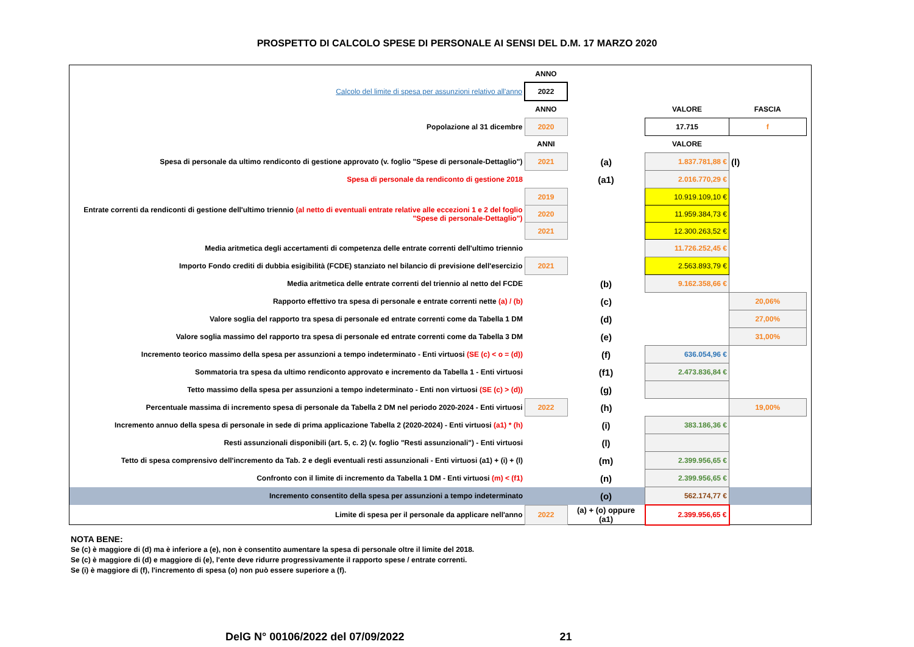PROSPETTO DI CALCOLO SPESE DI PERSONALE AI SENSI DEL D.M. 17 MARZO 2020
| | ANNO | | | | |
| Calcolo del limite di spesa per assunzioni relativo all'anno | 2022 | | | | |
| | ANNO | | VALORE | FASCIA | |
| Popolazione al 31 dicembre | 2020 | | 17.715 | f | |
| | ANNI | | VALORE | | |
| Spesa di personale da ultimo rendiconto di gestione approvato (v. foglio "Spese di personale-Dettaglio") | 2021 | (a) | 1.837.781,88 € | (l) | |
| Spesa di personale da rendiconto di gestione 2018 | | (a1) | 2.016.770,29 € | | |
| Entrate correnti da rendiconti di gestione dell'ultimo triennio (al netto di eventuali entrate relative alle eccezioni 1 e 2 del foglio "Spese di personale-Dettaglio") | 2019 | | 10.919.109,10 € | | |
| | 2020 | | 11.959.384,73 € | | |
| | 2021 | | 12.300.263,52 € | | |
| Media aritmetica degli accertamenti di competenza delle entrate correnti dell'ultimo triennio | | | 11.726.252,45 € | | |
| Importo Fondo crediti di dubbia esigibilità (FCDE) stanziato nel bilancio di previsione dell'esercizio | 2021 | | 2.563.893,79 € | | |
| Media aritmetica delle entrate correnti del triennio al netto del FCDE | | (b) | 9.162.358,66 € | | |
| Rapporto effettivo tra spesa di personale e entrate correnti nette (a) / (b) | | (c) | | 20,06% | |
| Valore soglia del rapporto tra spesa di personale ed entrate correnti come da Tabella 1 DM | | (d) | | 27,00% | |
| Valore soglia massimo del rapporto tra spesa di personale ed entrate correnti come da Tabella 3 DM | | (e) | | 31,00% | |
| Incremento teorico massimo della spesa per assunzioni a tempo indeterminato - Enti virtuosi (SE (c) < o = (d)) | | (f) | 636.054,96 € | | |
| Sommatoria tra spesa da ultimo rendiconto approvato e incremento da Tabella 1 - Enti virtuosi | | (f1) | 2.473.836,84 € | | |
| Tetto massimo della spesa per assunzioni a tempo indeterminato - Enti non virtuosi (SE (c) > (d)) | | (g) | | | |
| Percentuale massima di incremento spesa di personale da Tabella 2 DM nel periodo 2020-2024 - Enti virtuosi | 2022 | (h) | | 19,00% | |
| Incremento annuo della spesa di personale in sede di prima applicazione Tabella 2 (2020-2024) - Enti virtuosi (a1) * (h) | | (i) | 383.186,36 € | | |
| Resti assunzionali disponibili (art. 5, c. 2) (v. foglio "Resti assunzionali") - Enti virtuosi | | (l) | | | |
| Tetto di spesa comprensivo dell'incremento da Tab. 2 e degli eventuali resti assunzionali - Enti virtuosi (a1) + (i) + (l) | | (m) | 2.399.956,65 € | | |
| Confronto con il limite di incremento da Tabella 1 DM - Enti virtuosi (m) < (f1) | | (n) | 2.399.956,65 € | | |
| Incremento consentito della spesa per assunzioni a tempo indeterminato | | (o) | 562.174,77 € | | |
| Limite di spesa per il personale da applicare nell'anno | 2022 | (a) + (o) oppure (a1) | 2.399.956,65 € | | |
NOTA BENE:
Se (c) è maggiore di (d) ma è inferiore a (e), non è consentito aumentare la spesa di personale oltre il limite del 2018.
Se (c) è maggiore di (d) e maggiore di (e), l'ente deve ridurre progressivamente il rapporto spese / entrate correnti.
Se (i) è maggiore di (f), l'incremento di spesa (o) non può essere superiore a (f).
DelG N° 00106/2022 del 07/09/2022 21